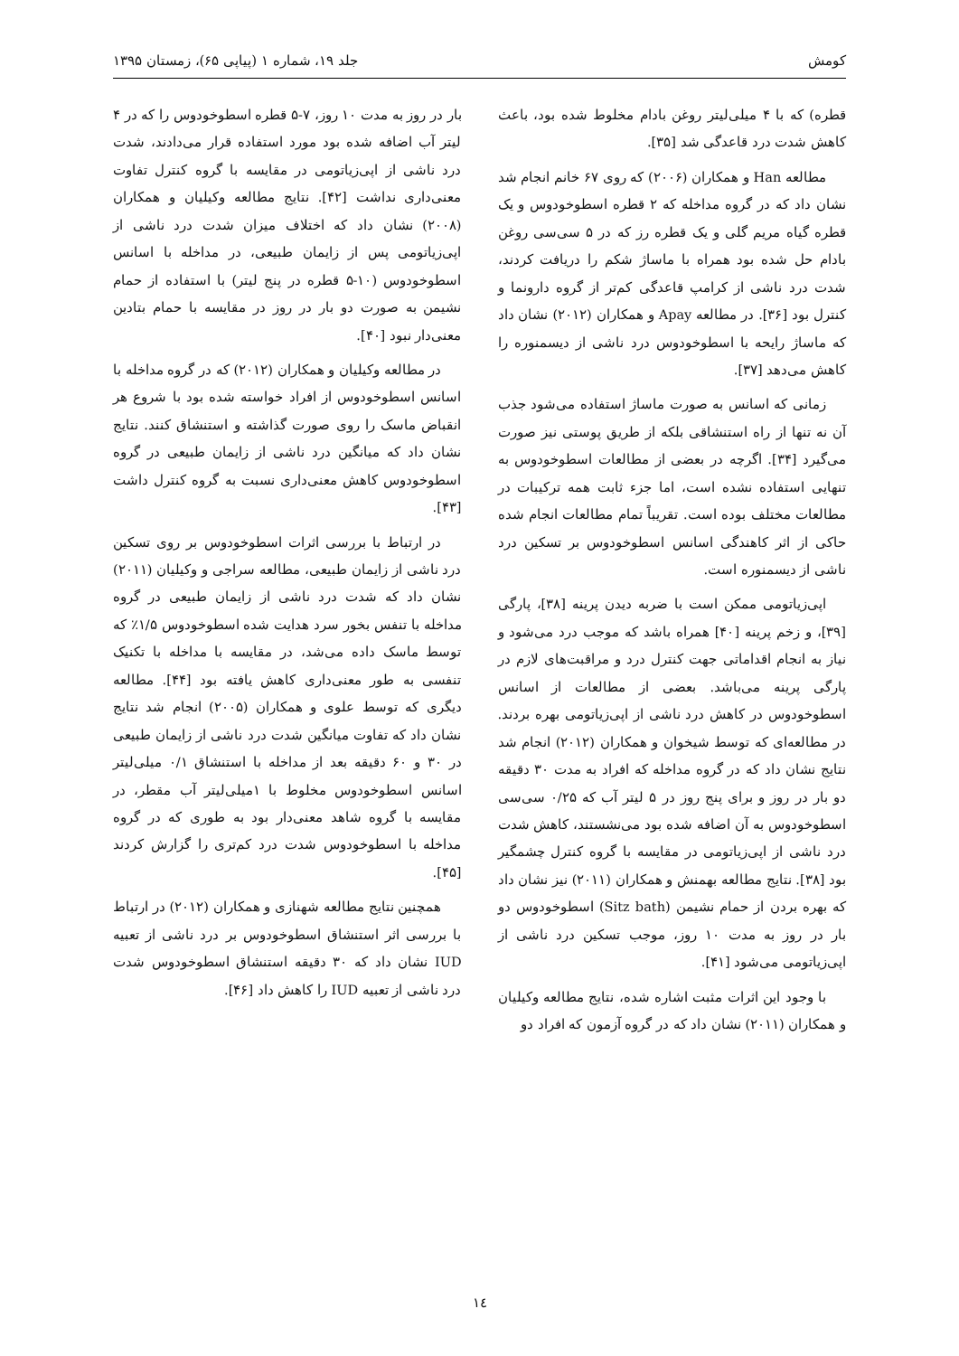کومش جلد ۱۹، شماره ۱ (پیاپی ۶۵)، زمستان ۱۳۹۵
قطره) که با ۴ میلی‌لیتر روغن بادام مخلوط شده بود، باعث کاهش شدت درد قاعدگی شد [۳۵].
مطالعه Han و همکاران (۲۰۰۶) که روی ۶۷ خانم انجام شد نشان داد که در گروه مداخله که ۲ قطره اسطوخودوس و یک قطره گیاه مریم گلی و یک قطره رز که در ۵ سی‌سی روغن بادام حل شده بود همراه با ماساژ شکم را دریافت کردند، شدت درد ناشی از کرامپ قاعدگی کم‌تر از گروه دارونما و کنترل بود [۳۶]. در مطالعه Apay و همکاران (۲۰۱۲) نشان داد که ماساژ رایحه با اسطوخودوس درد ناشی از دیسمنوره را کاهش می‌دهد [۳۷].
زمانی که اسانس به صورت ماساژ استفاده می‌شود جذب آن نه تنها از راه استنشاقی بلکه از طریق پوستی نیز صورت می‌گیرد [۳۴]. اگرچه در بعضی از مطالعات اسطوخودوس به تنهایی استفاده نشده است، اما جزء ثابت همه ترکیبات در مطالعات مختلف بوده است. تقریباً تمام مطالعات انجام شده حاکی از اثر کاهندگی اسانس اسطوخودوس بر تسکین درد ناشی از دیسمنوره است.
اپی‌زیاتومی ممکن است با ضربه دیدن پرینه [۳۸]، پارگی [۳۹]، و زخم پرینه [۴۰] همراه باشد که موجب درد می‌شود و نیاز به انجام اقداماتی جهت کنترل درد و مراقبت‌های لازم در پارگی پرینه می‌باشد. بعضی از مطالعات از اسانس اسطوخودوس در کاهش درد ناشی از اپی‌زیاتومی بهره بردند. در مطالعه‌ای که توسط شیخوان و همکاران (۲۰۱۲) انجام شد نتایج نشان داد که در گروه مداخله که افراد به مدت ۳۰ دقیقه دو بار در روز و برای پنج روز در ۵ لیتر آب که ۰/۲۵ سی‌سی اسطوخودوس به آن اضافه شده بود می‌نشستند، کاهش شدت درد ناشی از اپی‌زیاتومی در مقایسه با گروه کنترل چشمگیر بود [۳۸]. نتایج مطالعه بهمنش و همکاران (۲۰۱۱) نیز نشان داد که بهره بردن از حمام نشیمن (Sitz bath) اسطوخودوس دو بار در روز به مدت ۱۰ روز، موجب تسکین درد ناشی از اپی‌زیاتومی می‌شود [۴۱].
با وجود این اثرات مثبت اشاره شده، نتایج مطالعه وکیلیان و همکاران (۲۰۱۱) نشان داد که در گروه آزمون که افراد دو
بار در روز به مدت ۱۰ روز، ۷-۵ قطره اسطوخودوس را که در ۴ لیتر آب اضافه شده بود مورد استفاده قرار می‌دادند، شدت درد ناشی از اپی‌زیاتومی در مقایسه با گروه کنترل تفاوت معنی‌داری نداشت [۴۲]. نتایج مطالعه وکیلیان و همکاران (۲۰۰۸) نشان داد که اختلاف میزان شدت درد ناشی از اپی‌زیاتومی پس از زایمان طبیعی، در مداخله با اسانس اسطوخودوس (۱۰-۵ قطره در پنج لیتر) با استفاده از حمام نشیمن به صورت دو بار در روز در مقایسه با حمام بتادین معنی‌دار نبود [۴۰].
در مطالعه وکیلیان و همکاران (۲۰۱۲) که در گروه مداخله با اسانس اسطوخودوس از افراد خواسته شده بود با شروع هر انقباض ماسک را روی صورت گذاشته و استنشاق کنند. نتایج نشان داد که میانگین درد ناشی از زایمان طبیعی در گروه اسطوخودوس کاهش معنی‌داری نسبت به گروه کنترل داشت [۴۳].
در ارتباط با بررسی اثرات اسطوخودوس بر روی تسکین درد ناشی از زایمان طبیعی، مطالعه سراجی و وکیلیان (۲۰۱۱) نشان داد که شدت درد ناشی از زایمان طبیعی در گروه مداخله با تنفس بخور سرد هدایت شده اسطوخودوس ۱/۵٪ که توسط ماسک داده می‌شد، در مقایسه با مداخله با تکنیک تنفسی به طور معنی‌داری کاهش یافته بود [۴۴]. مطالعه دیگری که توسط علوی و همکاران (۲۰۰۵) انجام شد نتایج نشان داد که تفاوت میانگین شدت درد ناشی از زایمان طبیعی در ۳۰ و ۶۰ دقیقه بعد از مداخله با استنشاق ۰/۱ میلی‌لیتر اسانس اسطوخودوس مخلوط با ۱میلی‌لیتر آب مقطر، در مقایسه با گروه شاهد معنی‌دار بود به طوری که در گروه مداخله با اسطوخودوس شدت درد کم‌تری را گزارش کردند [۴۵].
همچنین نتایج مطالعه شهنازی و همکاران (۲۰۱۲) در ارتباط با بررسی اثر استنشاق اسطوخودوس بر درد ناشی از تعبیه IUD نشان داد که ۳۰ دقیقه استنشاق اسطوخودوس شدت درد ناشی از تعبیه IUD را کاهش داد [۴۶].
۱٤